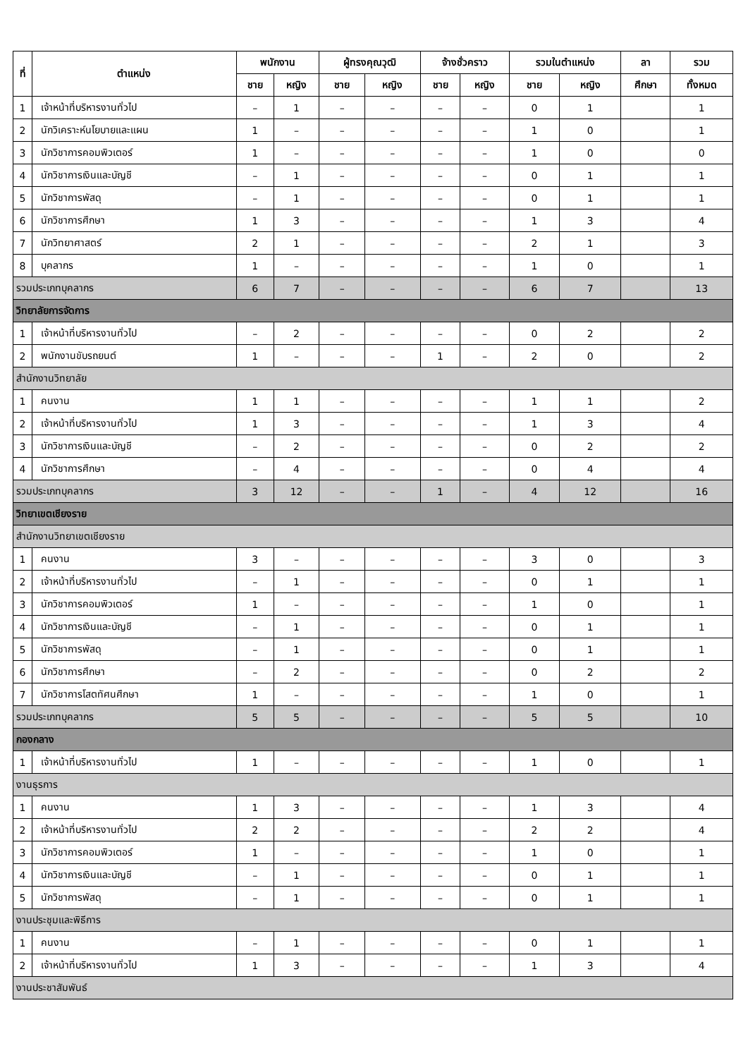| ที่ | ตำแหน่ง | พนักงาน | | ผู้ทรงคุณวุฒิ | | จ้างชั่วคราว | | รวมในตำแหน่ง | | ลา | รวม |
| --- | --- | --- | --- | --- | --- | --- | --- | --- | --- | --- | --- |
| | | ชาย | หญิง | ชาย | หญิง | ชาย | หญิง | ชาย | หญิง | ศึกษา | ทั้งหมด |
| 1 | เจ้าหน้าที่บริหารงานทั่วไป | – | 1 | – | – | – | – | 0 | 1 | | 1 |
| 2 | นักวิเคราะห์นโยบายและแผน | 1 | – | – | – | – | – | 1 | 0 | | 1 |
| 3 | นักวิชาการคอมพิวเตอร์ | 1 | – | – | – | – | – | 1 | 0 | | 0 |
| 4 | นักวิชาการเงินและบัญชี | – | 1 | – | – | – | – | 0 | 1 | | 1 |
| 5 | นักวิชาการพัสดุ | – | 1 | – | – | – | – | 0 | 1 | | 1 |
| 6 | นักวิชาการศึกษา | 1 | 3 | – | – | – | – | 1 | 3 | | 4 |
| 7 | นักวิทยาศาสตร์ | 2 | 1 | – | – | – | – | 2 | 1 | | 3 |
| 8 | บุคลากร | 1 | – | – | – | – | – | 1 | 0 | | 1 |
| รวมประเภทบุคลากร | | 6 | 7 | – | – | – | – | 6 | 7 | | 13 |
| วิทยาลัยการจัดการ | | | | | | | | | | | |
| 1 | เจ้าหน้าที่บริหารงานทั่วไป | – | 2 | – | – | – | – | 0 | 2 | | 2 |
| 2 | พนักงานขับรถยนต์ | 1 | – | – | – | 1 | – | 2 | 0 | | 2 |
| สำนักงานวิทยาลัย | | | | | | | | | | | |
| 1 | คนงาน | 1 | 1 | – | – | – | – | 1 | 1 | | 2 |
| 2 | เจ้าหน้าที่บริหารงานทั่วไป | 1 | 3 | – | – | – | – | 1 | 3 | | 4 |
| 3 | นักวิชาการเงินและบัญชี | – | 2 | – | – | – | – | 0 | 2 | | 2 |
| 4 | นักวิชาการศึกษา | – | 4 | – | – | – | – | 0 | 4 | | 4 |
| รวมประเภทบุคลากร | | 3 | 12 | – | – | 1 | – | 4 | 12 | | 16 |
| วิทยาเขตเชียงราย | | | | | | | | | | | |
| สำนักงานวิทยาเขตเชียงราย | | | | | | | | | | | |
| 1 | คนงาน | 3 | – | – | – | – | – | 3 | 0 | | 3 |
| 2 | เจ้าหน้าที่บริหารงานทั่วไป | – | 1 | – | – | – | – | 0 | 1 | | 1 |
| 3 | นักวิชาการคอมพิวเตอร์ | 1 | – | – | – | – | – | 1 | 0 | | 1 |
| 4 | นักวิชาการเงินและบัญชี | – | 1 | – | – | – | – | 0 | 1 | | 1 |
| 5 | นักวิชาการพัสดุ | – | 1 | – | – | – | – | 0 | 1 | | 1 |
| 6 | นักวิชาการศึกษา | – | 2 | – | – | – | – | 0 | 2 | | 2 |
| 7 | นักวิชาการโสตทัศนศึกษา | 1 | – | – | – | – | – | 1 | 0 | | 1 |
| รวมประเภทบุคลากร | | 5 | 5 | – | – | – | – | 5 | 5 | | 10 |
| กองกลาง | | | | | | | | | | | |
| 1 | เจ้าหน้าที่บริหารงานทั่วไป | 1 | – | – | – | – | – | 1 | 0 | | 1 |
| งานธุรการ | | | | | | | | | | | |
| 1 | คนงาน | 1 | 3 | – | – | – | – | 1 | 3 | | 4 |
| 2 | เจ้าหน้าที่บริหารงานทั่วไป | 2 | 2 | – | – | – | – | 2 | 2 | | 4 |
| 3 | นักวิชาการคอมพิวเตอร์ | 1 | – | – | – | – | – | 1 | 0 | | 1 |
| 4 | นักวิชาการเงินและบัญชี | – | 1 | – | – | – | – | 0 | 1 | | 1 |
| 5 | นักวิชาการพัสดุ | – | 1 | – | – | – | – | 0 | 1 | | 1 |
| งานประชุมและพิธีการ | | | | | | | | | | | |
| 1 | คนงาน | – | 1 | – | – | – | – | 0 | 1 | | 1 |
| 2 | เจ้าหน้าที่บริหารงานทั่วไป | 1 | 3 | – | – | – | – | 1 | 3 | | 4 |
| งานประชาสัมพันธ์ | | | | | | | | | | | |